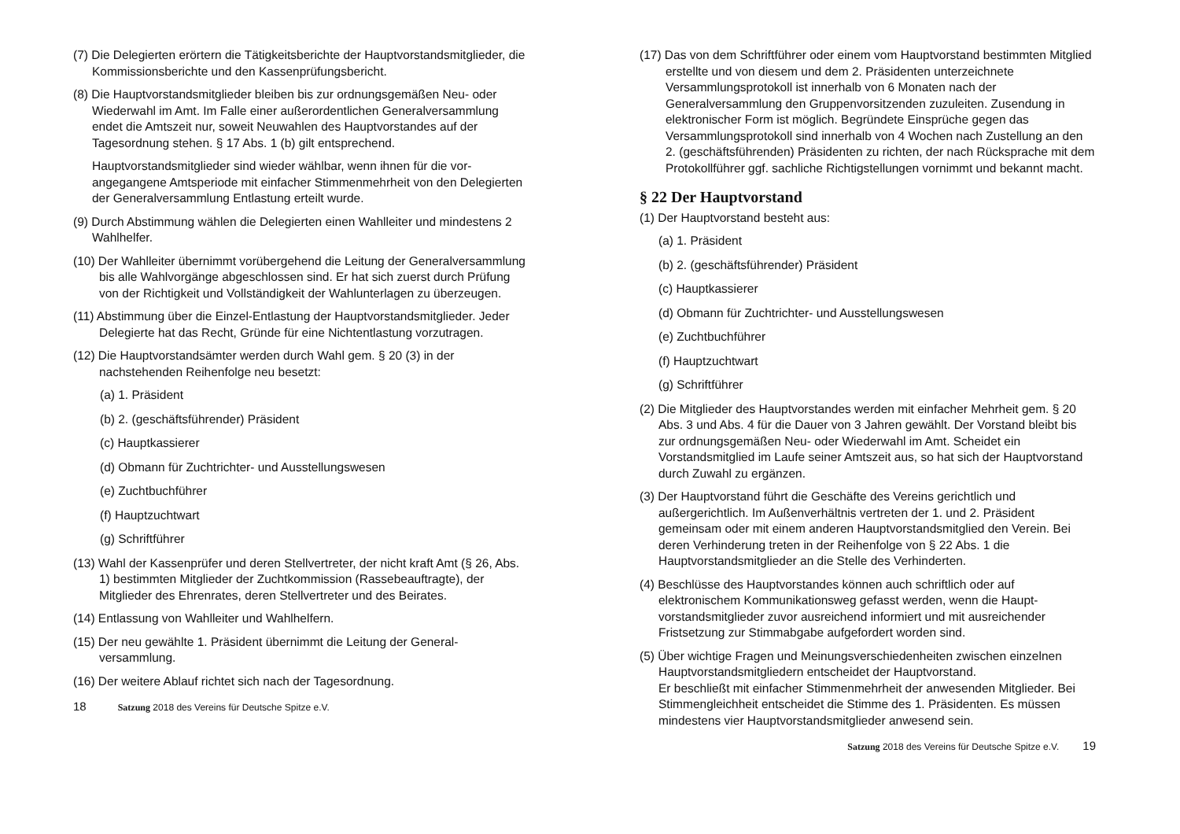(7) Die Delegierten erörtern die Tätigkeitsberichte der Hauptvorstands­mitglieder, die Kommissionsberichte und den Kassenprüfungsbericht.
(8) Die Hauptvorstandsmitglieder bleiben bis zur ordnungsgemäßen Neu- oder Wiederwahl im Amt. Im Falle einer außerordentlichen General­versammlung endet die Amtszeit nur, soweit Neuwahlen des Hauptvor­standes auf der Tagesordnung stehen. § 17 Abs. 1 (b) gilt entsprechend.
Hauptvorstandsmitglieder sind wieder wählbar, wenn ihnen für die vor­angegangene Amtsperiode mit einfacher Stimmenmehrheit von den Delegierten der Generalversammlung Entlastung erteilt wurde.
(9) Durch Abstimmung wählen die Delegierten einen Wahlleiter und minde­stens 2 Wahlhelfer.
(10) Der Wahlleiter übernimmt vorübergehend die Leitung der Generalversammlung bis alle Wahlvorgänge abgeschlossen sind. Er hat sich zuerst durch Prüfung von der Richtigkeit und Vollständigkeit der Wahlunterlagen zu überzeugen.
(11) Abstimmung über die Einzel-Entlastung der Hauptvorstandsmitglieder. Jeder Delegierte hat das Recht, Gründe für eine Nichtentlastung vor­zutragen.
(12) Die Hauptvorstandsämter werden durch Wahl gem. § 20 (3) in der nachstehenden Reihenfolge neu besetzt:
(a) 1. Präsident
(b) 2. (geschäftsführender) Präsident
(c) Hauptkassierer
(d) Obmann für Zuchtrichter- und Ausstellungswesen
(e) Zuchtbuchführer
(f) Hauptzuchtwart
(g) Schriftführer
(13) Wahl der Kassenprüfer und deren Stellvertreter, der nicht kraft Amt (§ 26, Abs. 1) bestimmten Mitglieder der Zuchtkommission (Rassebeauftragte), der Mitglieder des Ehrenrates, deren Stellvertreter und des Beirates.
(14) Entlassung von Wahlleiter und Wahlhelfern.
(15) Der neu gewählte 1. Präsident übernimmt die Leitung der General­versammlung.
(16) Der weitere Ablauf richtet sich nach der Tagesordnung.
18 Satzung 2018 des Vereins für Deutsche Spitze e.V.
(17) Das von dem Schriftführer oder einem vom Hauptvorstand bestimmten Mitglied erstellte und von diesem und dem 2. Präsidenten unterzeich­nete Versammlungsprotokoll ist innerhalb von 6 Monaten nach der Generalversammlung den Gruppenvorsitzenden zuzuleiten. Zusendung in elektronischer Form ist möglich. Begründete Einsprüche gegen das Versammlungsprotokoll sind innerhalb von 4 Wochen nach Zustellung an den 2. (geschäftsführenden) Präsidenten zu richten, der nach Rücksprache mit dem Protokollführer ggf. sachliche Richtigstellungen vornimmt und bekannt macht.
§ 22 Der Hauptvorstand
(1) Der Hauptvorstand besteht aus:
(a) 1. Präsident
(b) 2. (geschäftsführender) Präsident
(c) Hauptkassierer
(d) Obmann für Zuchtrichter- und Ausstellungswesen
(e) Zuchtbuchführer
(f) Hauptzuchtwart
(g) Schriftführer
(2) Die Mitglieder des Hauptvorstandes werden mit einfacher Mehrheit gem. § 20 Abs. 3 und Abs. 4 für die Dauer von 3 Jahren gewählt. Der Vorstand bleibt bis zur ordnungsgemäßen Neu- oder Wiederwahl im Amt. Scheidet ein Vorstandsmitglied im Laufe seiner Amtszeit aus, so hat sich der Hauptvorstand durch Zuwahl zu ergänzen.
(3) Der Hauptvorstand führt die Geschäfte des Vereins gerichtlich und außergerichtlich. Im Außenverhältnis vertreten der 1. und 2. Präsident gemeinsam oder mit einem anderen Hauptvorstandsmitglied den Verein. Bei deren Verhinderung treten in der Reihenfolge von § 22 Abs. 1 die Hauptvorstandsmitglieder an die Stelle des Verhinderten.
(4) Beschlüsse des Hauptvorstandes können auch schriftlich oder auf elektronischem Kommunikationsweg gefasst werden, wenn die Haupt­vorstandsmitglieder zuvor ausreichend informiert und mit ausreichender Fristsetzung zur Stimmabgabe aufgefordert worden sind.
(5) Über wichtige Fragen und Meinungsverschiedenheiten zwischen einzel­nen Hauptvorstandsmitgliedern entscheidet der Hauptvorstand.
Er beschließt mit einfacher Stimmenmehrheit der anwesenden Mitglie­der. Bei Stimmengleichheit entscheidet die Stimme des 1. Präsidenten. Es müssen mindestens vier Hauptvorstandsmitglieder anwesend sein.
Satzung 2018 des Vereins für Deutsche Spitze e.V. 19